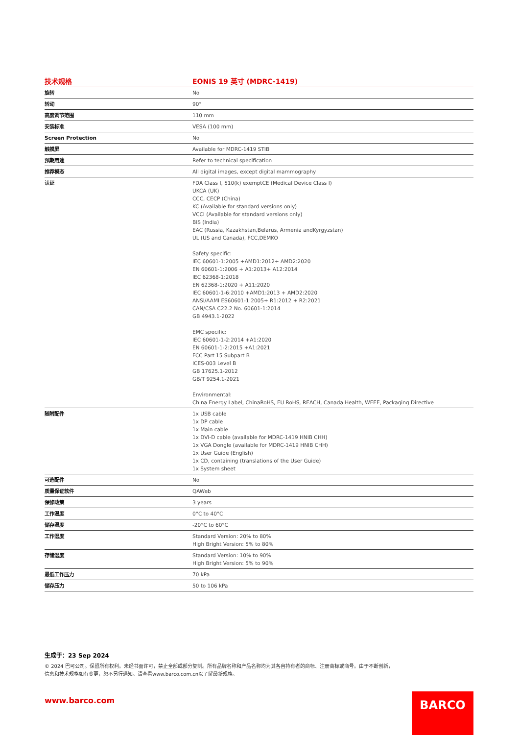| 技术规格 | EONIS 19 英寸 (MDRC-1419) |
| --- | --- |
| 旋转 | No |
| 转动 | 90° |
| 高度调节范围 | 110 mm |
| 安装标准 | VESA (100 mm) |
| Screen Protection | No |
| 触摸屏 | Available for MDRC-1419 STIB |
| 预期用途 | Refer to technical specification |
| 推荐模态 | All digital images, except digital mammography |
| 认证 | FDA Class I, 510(k) exemptCE (Medical Device Class I) UKCA (UK) CCC, CECP (China) KC (Available for standard versions only) VCCI (Available for standard versions only) BIS (India) EAC (Russia, Kazakhstan,Belarus, Armenia andKyrgyzstan) UL (US and Canada), FCC,DEMKO Safety specific: IEC 60601-1:2005 +AMD1:2012+ AMD2:2020 EN 60601-1:2006 + A1:2013+ A12:2014 IEC 62368-1:2018 EN 62368-1:2020 + A11:2020 IEC 60601-1-6:2010 +AMD1:2013 + AMD2:2020 ANSI/AAMI ES60601-1:2005+ R1:2012 + R2:2021 CAN/CSA C22.2 No. 60601-1:2014 GB 4943.1-2022 EMC specific: IEC 60601-1-2:2014 +A1:2020 EN 60601-1-2:2015 +A1:2021 FCC Part 15 Subpart B ICES-003 Level B GB 17625.1-2012 GB/T 9254.1-2021 Environmental: China Energy Label, ChinaRoHS, EU RoHS, REACH, Canada Health, WEEE, Packaging Directive |
| 随附配件 | 1x USB cable 1x DP cable 1x Main cable 1x DVI-D cable (available for MDRC-1419 HNIB CHH) 1x VGA Dongle (available for MDRC-1419 HNIB CHH) 1x User Guide (English) 1x CD, containing (translations of the User Guide) 1x System sheet |
| 可选配件 | No |
| 质量保证软件 | QAWeb |
| 保修政策 | 3 years |
| 工作温度 | 0°C to 40°C |
| 储存温度 | -20°C to 60°C |
| 工作湿度 | Standard Version: 20% to 80% High Bright Version: 5% to 80% |
| 存储湿度 | Standard Version: 10% to 90% High Bright Version: 5% to 90% |
| 最低工作压力 | 70 kPa |
| 储存压力 | 50 to 106 kPa |
生成于：23 Sep 2024
© 2024 巴可公司。保留所有权利。未经书面许可，禁止全部或部分复制。所有品牌名称和产品名称均为其各自持有者的商标、注册商标或商号。由于不断创新，信息和技术规格如有变更，恕不另行通知。请查看www.barco.com.cn以了解最新规格。
www.barco.com BARCO